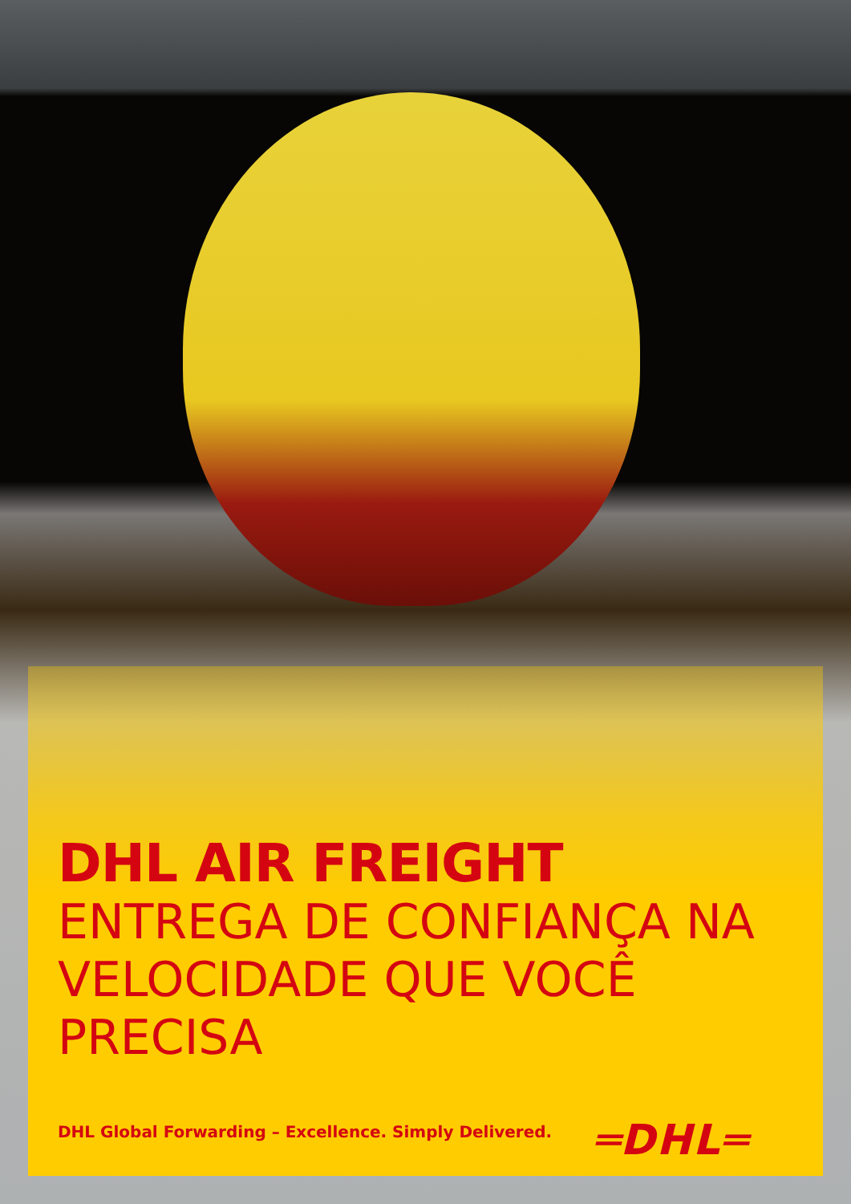DHL AIR FREIGHT
ENTREGA DE CONFIANÇA NA
VELOCIDADE QUE VOCÊ PRECISA
DHL Global Forwarding – Excellence. Simply Delivered.
═DHL═